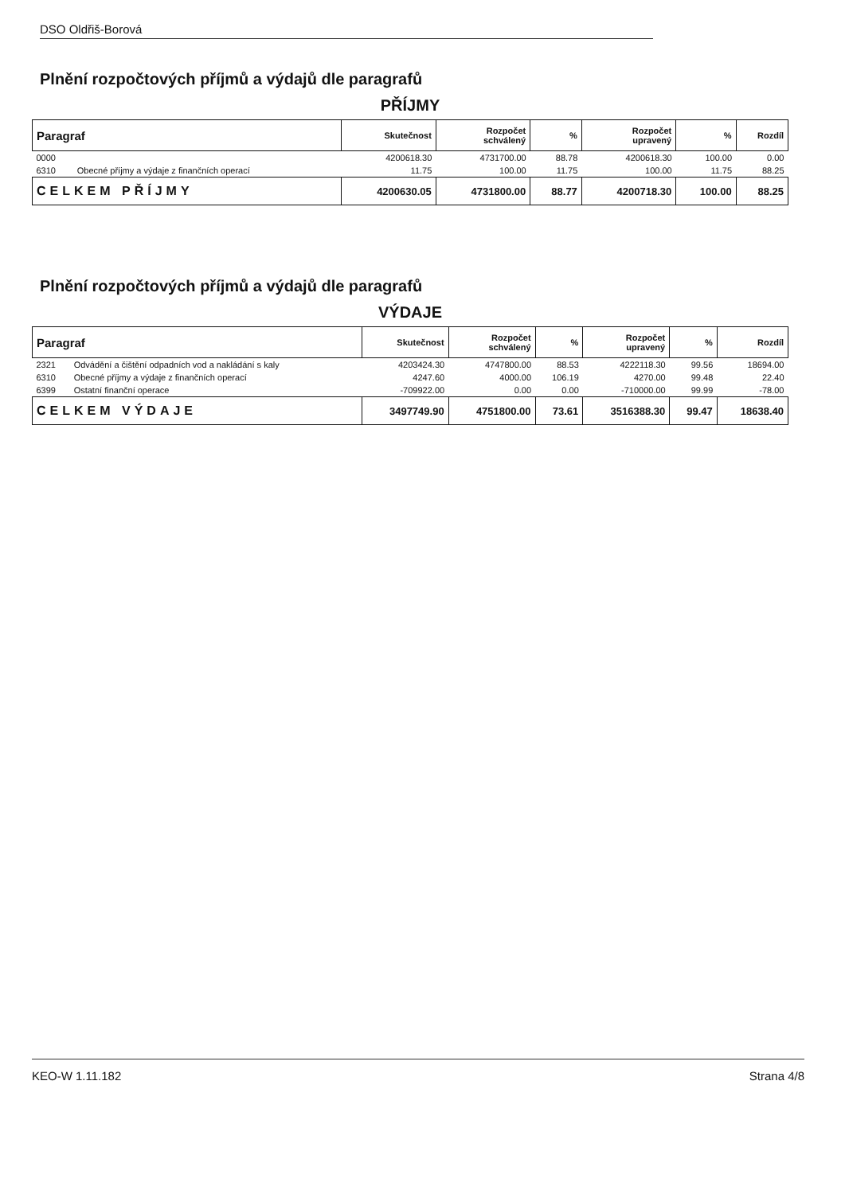DSO Oldřiš-Borová
Plnění rozpočtových příjmů a výdajů dle paragrafů
PŘÍJMY
| Paragraf | | Skutečnost | Rozpočet schválený | % | Rozpočet upravený | % | Rozdíl |
| --- | --- | --- | --- | --- | --- | --- | --- |
| 0000 | | 4200618.30 | 4731700.00 | 88.78 | 4200618.30 | 100.00 | 0.00 |
| 6310 | Obecné příjmy a výdaje z finančních operací | 11.75 | 100.00 | 11.75 | 100.00 | 11.75 | 88.25 |
| CELKEM PŘÍJMY | | 4200630.05 | 4731800.00 | 88.77 | 4200718.30 | 100.00 | 88.25 |
Plnění rozpočtových příjmů a výdajů dle paragrafů
VÝDAJE
| Paragraf | | Skutečnost | Rozpočet schválený | % | Rozpočet upravený | % | Rozdíl |
| --- | --- | --- | --- | --- | --- | --- | --- |
| 2321 | Odvádění a čištění odpadních vod a nakládání s kaly | 4203424.30 | 4747800.00 | 88.53 | 4222118.30 | 99.56 | 18694.00 |
| 6310 | Obecné příjmy a výdaje z finančních operací | 4247.60 | 4000.00 | 106.19 | 4270.00 | 99.48 | 22.40 |
| 6399 | Ostatní finanční operace | -709922.00 | 0.00 | 0.00 | -710000.00 | 99.99 | -78.00 |
| CELKEM VÝDAJE | | 3497749.90 | 4751800.00 | 73.61 | 3516388.30 | 99.47 | 18638.40 |
KEO-W 1.11.182 Strana 4/8